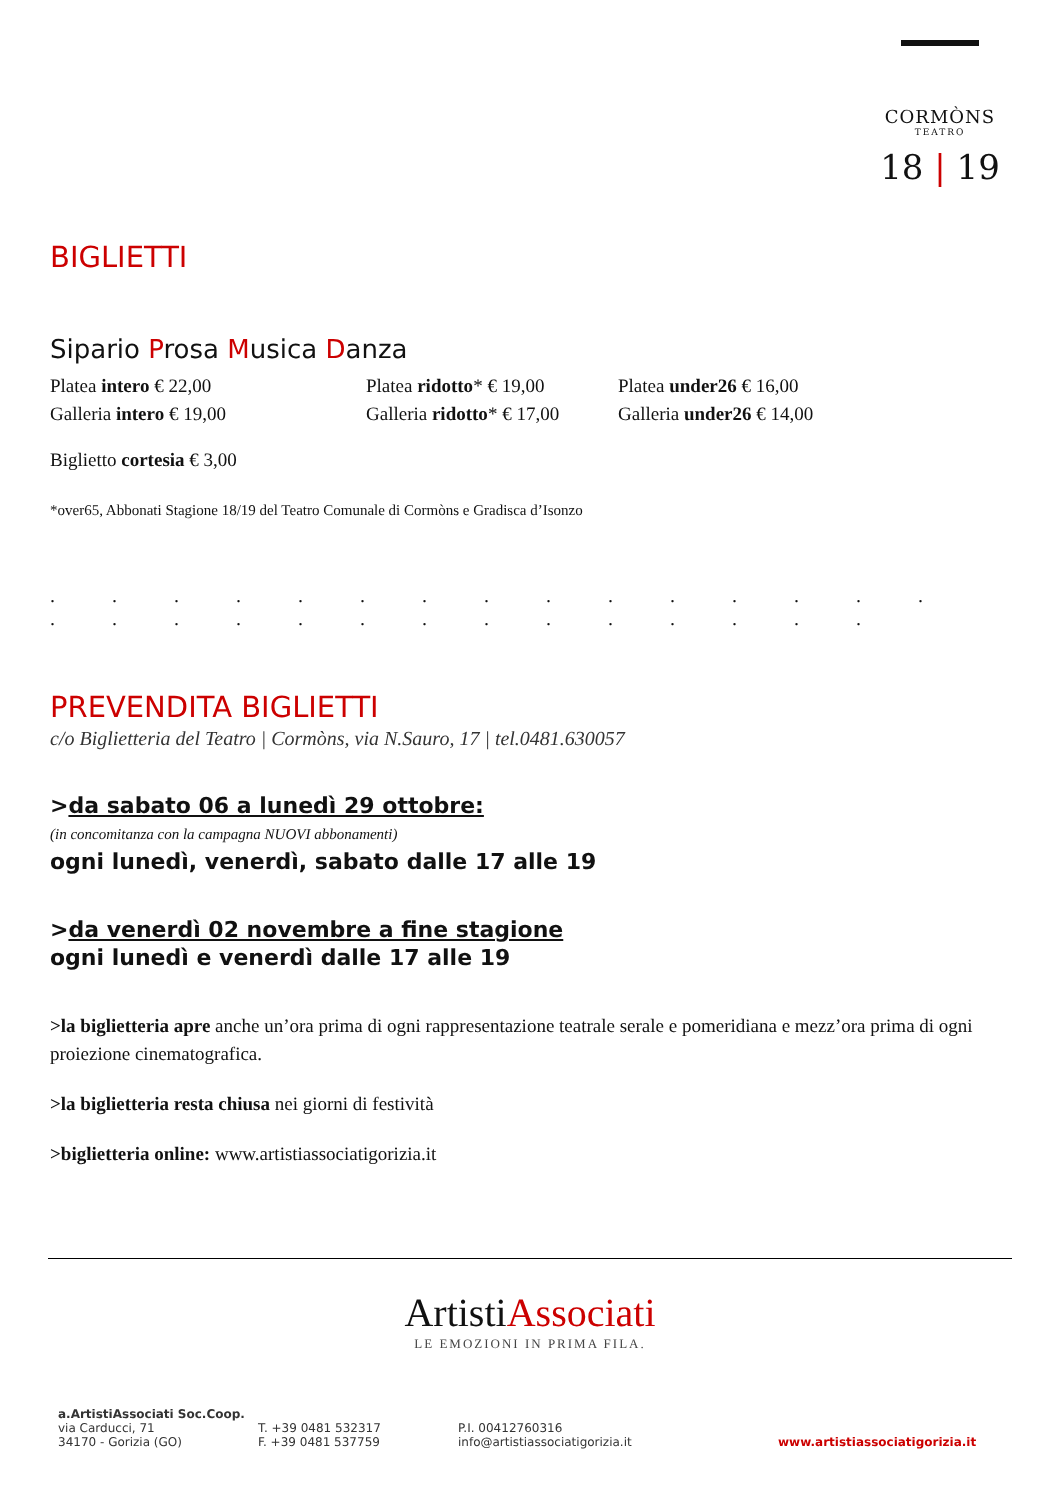CORMÒNS
TEATRO
18 | 19
BIGLIETTI
Sipario Prosa Musica Danza
Platea intero € 22,00 Platea ridotto* € 19,00
Platea under26 € 16,00
Galleria intero € 19,00 Galleria ridotto* € 17,00
Galleria under26 € 14,00
Biglietto cortesia € 3,00
*over65, Abbonati Stagione 18/19 del Teatro Comunale di Cormòns e Gradisca d’Isonzo
. . . . . . . . . . . . . . . . . . . . . . . . . . . . .
PREVENDITA BIGLIETTI
c/o Biglietteria del Teatro | Cormòns, via N.Sauro, 17 | tel.0481.630057
>da sabato 06 a lunedì 29 ottobre:
(in concomitanza con la campagna NUOVI abbonamenti)
ogni lunedì, venerdì, sabato dalle 17 alle 19
>da venerdì 02 novembre a fine stagione
ogni lunedì e venerdì dalle 17 alle 19
>la biglietteria apre anche un’ora prima di ogni rappresentazione teatrale serale e pomeridiana e mezz’ora prima di ogni proiezione cinematografica.
>la biglietteria resta chiusa nei giorni di festività
>biglietteria online: www.artistiassociatigorizia.it
ArtistiAssociati
LE EMOZIONI IN PRIMA FILA.
a.ArtistiAssociati Soc.Coop.
via Carducci, 71
34170 - Gorizia (GO)
T. +39 0481 532317
F. +39 0481 537759
P.I. 00412760316
info@artistiassociatigorizia.it
www.artistiassociatigorizia.it